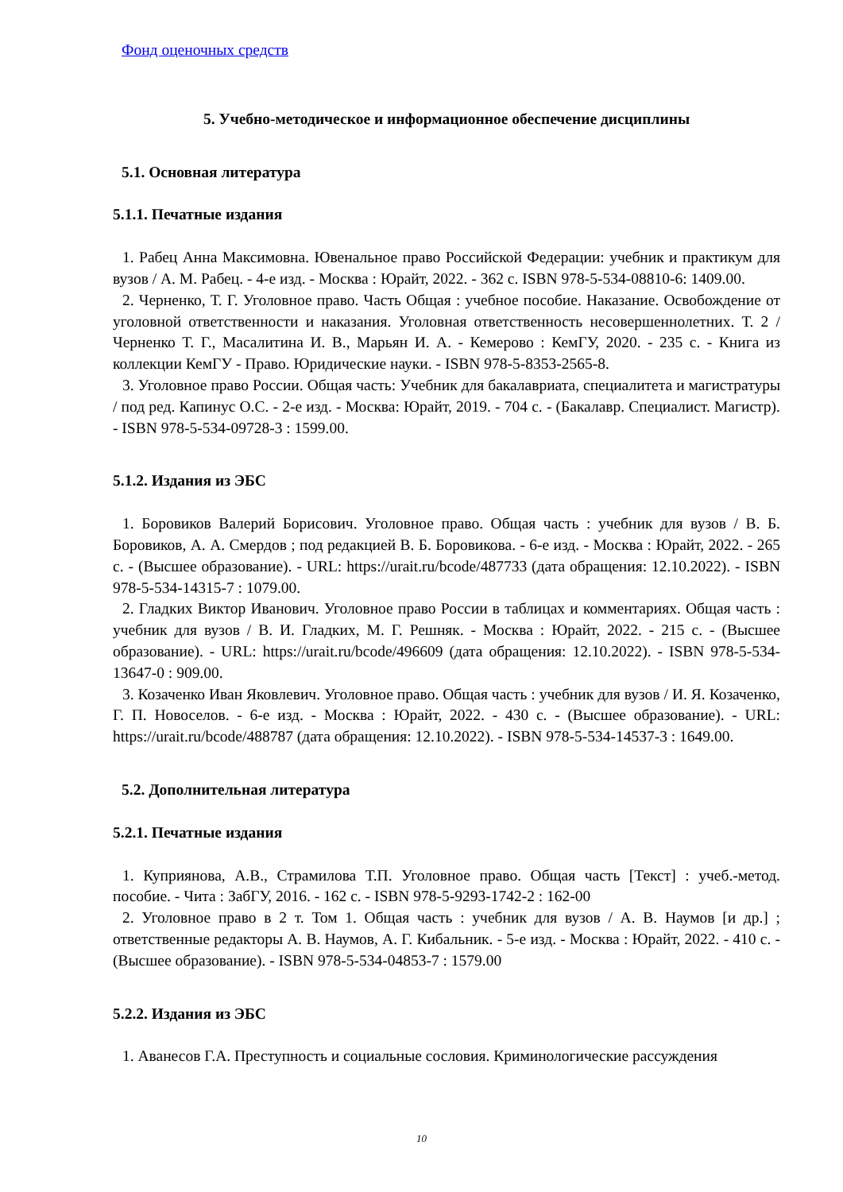Фонд оценочных средств
5. Учебно-методическое и информационное обеспечение дисциплины
5.1. Основная литература
5.1.1. Печатные издания
1. Рабец Анна Максимовна. Ювенальное право Российской Федерации: учебник и практикум для вузов / А. М. Рабец. - 4-е изд. - Москва : Юрайт, 2022. - 362 с. ISBN 978-5-534-08810-6: 1409.00.
2. Черненко, Т. Г. Уголовное право. Часть Общая : учебное пособие. Наказание. Освобождение от уголовной ответственности и наказания. Уголовная ответственность несовершеннолетних. Т. 2 / Черненко Т. Г., Масалитина И. В., Марьян И. А. - Кемерово : КемГУ, 2020. - 235 с. - Книга из коллекции КемГУ - Право. Юридические науки. - ISBN 978-5-8353-2565-8.
3. Уголовное право России. Общая часть: Учебник для бакалавриата, специалитета и магистратуры / под ред. Капинус О.С. - 2-е изд. - Москва: Юрайт, 2019. - 704 с. - (Бакалавр. Специалист. Магистр). - ISBN 978-5-534-09728-3 : 1599.00.
5.1.2. Издания из ЭБС
1. Боровиков Валерий Борисович. Уголовное право. Общая часть : учебник для вузов / В. Б. Боровиков, А. А. Смердов ; под редакцией В. Б. Боровикова. - 6-е изд. - Москва : Юрайт, 2022. - 265 с. - (Высшее образование). - URL: https://urait.ru/bcode/487733 (дата обращения: 12.10.2022). - ISBN 978-5-534-14315-7 : 1079.00.
2. Гладких Виктор Иванович. Уголовное право России в таблицах и комментариях. Общая часть : учебник для вузов / В. И. Гладких, М. Г. Решняк. - Москва : Юрайт, 2022. - 215 с. - (Высшее образование). - URL: https://urait.ru/bcode/496609 (дата обращения: 12.10.2022). - ISBN 978-5-534-13647-0 : 909.00.
3. Козаченко Иван Яковлевич. Уголовное право. Общая часть : учебник для вузов / И. Я. Козаченко, Г. П. Новоселов. - 6-е изд. - Москва : Юрайт, 2022. - 430 с. - (Высшее образование). - URL: https://urait.ru/bcode/488787 (дата обращения: 12.10.2022). - ISBN 978-5-534-14537-3 : 1649.00.
5.2. Дополнительная литература
5.2.1. Печатные издания
1. Куприянова, А.В., Страмилова Т.П. Уголовное право. Общая часть [Текст] : учеб.-метод. пособие. - Чита : ЗабГУ, 2016. - 162 с. - ISBN 978-5-9293-1742-2 : 162-00
2. Уголовное право в 2 т. Том 1. Общая часть : учебник для вузов / А. В. Наумов [и др.] ; ответственные редакторы А. В. Наумов, А. Г. Кибальник. - 5-е изд. - Москва : Юрайт, 2022. - 410 с. - (Высшее образование). - ISBN 978-5-534-04853-7 : 1579.00
5.2.2. Издания из ЭБС
1. Аванесов Г.А. Преступность и социальные сословия. Криминологические рассуждения
10